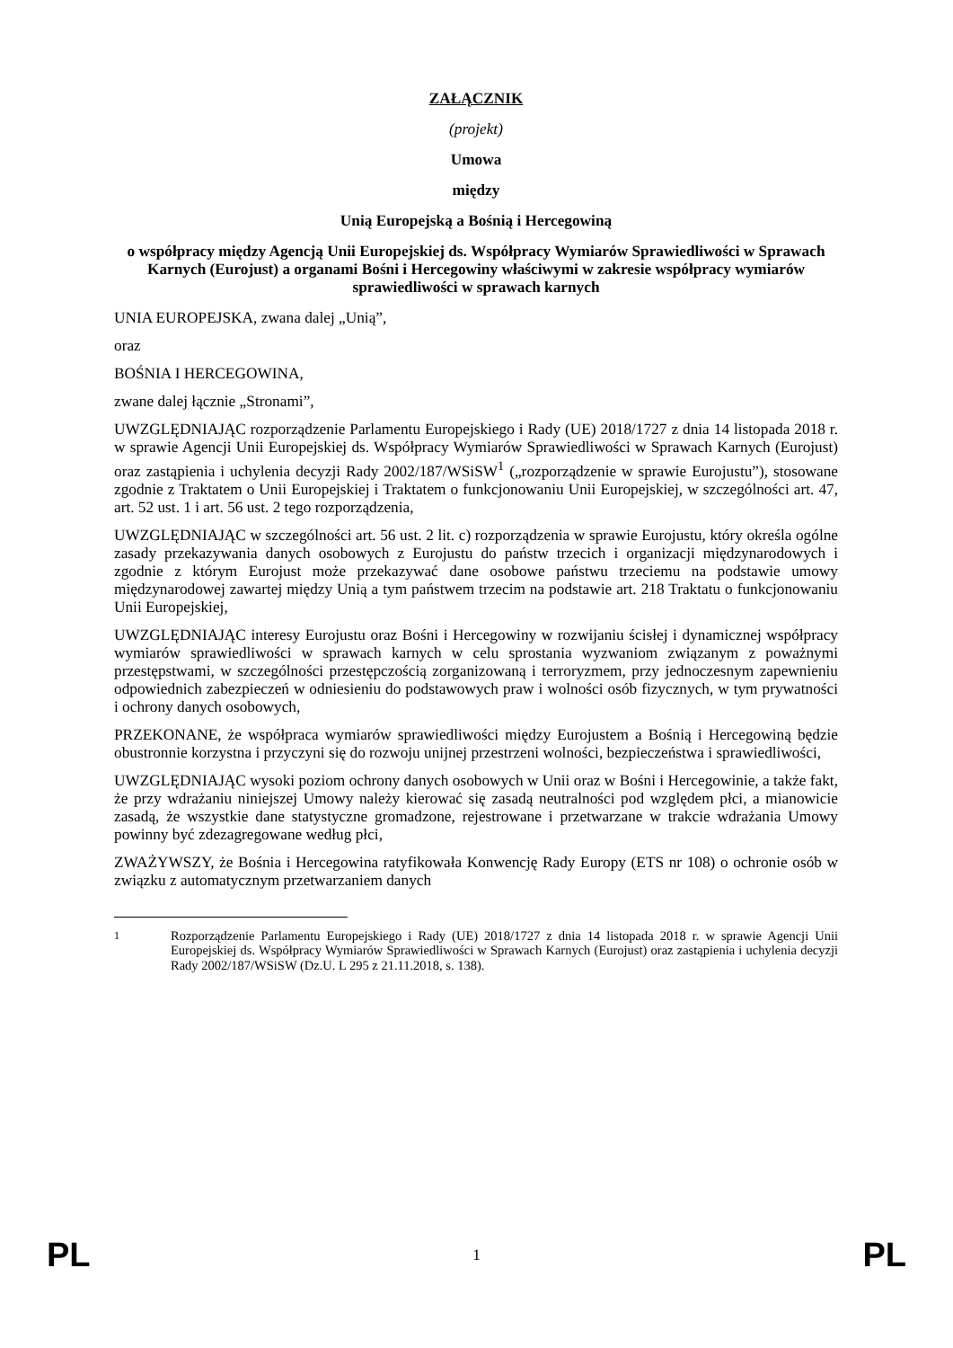ZAŁĄCZNIK
(projekt)
Umowa
między
Unią Europejską a Bośnią i Hercegowiną
o współpracy między Agencją Unii Europejskiej ds. Współpracy Wymiarów Sprawiedliwości w Sprawach Karnych (Eurojust) a organami Bośni i Hercegowiny właściwymi w zakresie współpracy wymiarów sprawiedliwości w sprawach karnych
UNIA EUROPEJSKA, zwana dalej „Unią”,
oraz
BOŚNIA I HERCEGOWINA,
zwane dalej łącznie „Stronami”,
UWZGLĘDNIAJĄC rozporządzenie Parlamentu Europejskiego i Rady (UE) 2018/1727 z dnia 14 listopada 2018 r. w sprawie Agencji Unii Europejskiej ds. Współpracy Wymiarów Sprawiedliwości w Sprawach Karnych (Eurojust) oraz zastąpienia i uchylenia decyzji Rady 2002/187/WSiSW<sup>1</sup> („rozporządzenie w sprawie Eurojustu”), stosowane zgodnie z Traktatem o Unii Europejskiej i Traktatem o funkcjonowaniu Unii Europejskiej, w szczególności art. 47, art. 52 ust. 1 i art. 56 ust. 2 tego rozporządzenia,
UWZGLĘDNIAJĄC w szczególności art. 56 ust. 2 lit. c) rozporządzenia w sprawie Eurojustu, który określa ogólne zasady przekazywania danych osobowych z Eurojustu do państw trzecich i organizacji międzynarodowych i zgodnie z którym Eurojust może przekazywać dane osobowe państwu trzeciemu na podstawie umowy międzynarodowej zawartej między Unią a tym państwem trzecim na podstawie art. 218 Traktatu o funkcjonowaniu Unii Europejskiej,
UWZGLĘDNIAJĄC interesy Eurojustu oraz Bośni i Hercegowiny w rozwijaniu ścisłej i dynamicznej współpracy wymiarów sprawiedliwości w sprawach karnych w celu sprostania wyzwaniom związanym z poważnymi przestępstwami, w szczególności przestępczością zorganizowaną i terroryzmem, przy jednoczesnym zapewnieniu odpowiednich zabezpieczeń w odniesieniu do podstawowych praw i wolności osób fizycznych, w tym prywatności i ochrony danych osobowych,
PRZEKONANE, że współpraca wymiarów sprawiedliwości między Eurojustem a Bośnią i Hercegowiną będzie obustronnie korzystna i przyczyni się do rozwoju unijnej przestrzeni wolności, bezpieczeństwa i sprawiedliwości,
UWZGLĘDNIAJĄC wysoki poziom ochrony danych osobowych w Unii oraz w Bośni i Hercegowinie, a także fakt, że przy wdrażaniu niniejszej Umowy należy kierować się zasadą neutralności pod względem płci, a mianowicie zasadą, że wszystkie dane statystyczne gromadzone, rejestrowane i przetwarzane w trakcie wdrażania Umowy powinny być zdezagregowane według płci,
ZWAŻYWSZY, że Bośnia i Hercegowina ratyfikowała Konwencję Rady Europy (ETS nr 108) o ochronie osób w związku z automatycznym przetwarzaniem danych
<sup>1</sup> Rozporządzenie Parlamentu Europejskiego i Rady (UE) 2018/1727 z dnia 14 listopada 2018 r. w sprawie Agencji Unii Europejskiej ds. Współpracy Wymiarów Sprawiedliwości w Sprawach Karnych (Eurojust) oraz zastąpienia i uchylenia decyzji Rady 2002/187/WSiSW (Dz.U. L 295 z 21.11.2018, s. 138).
PL 1 PL